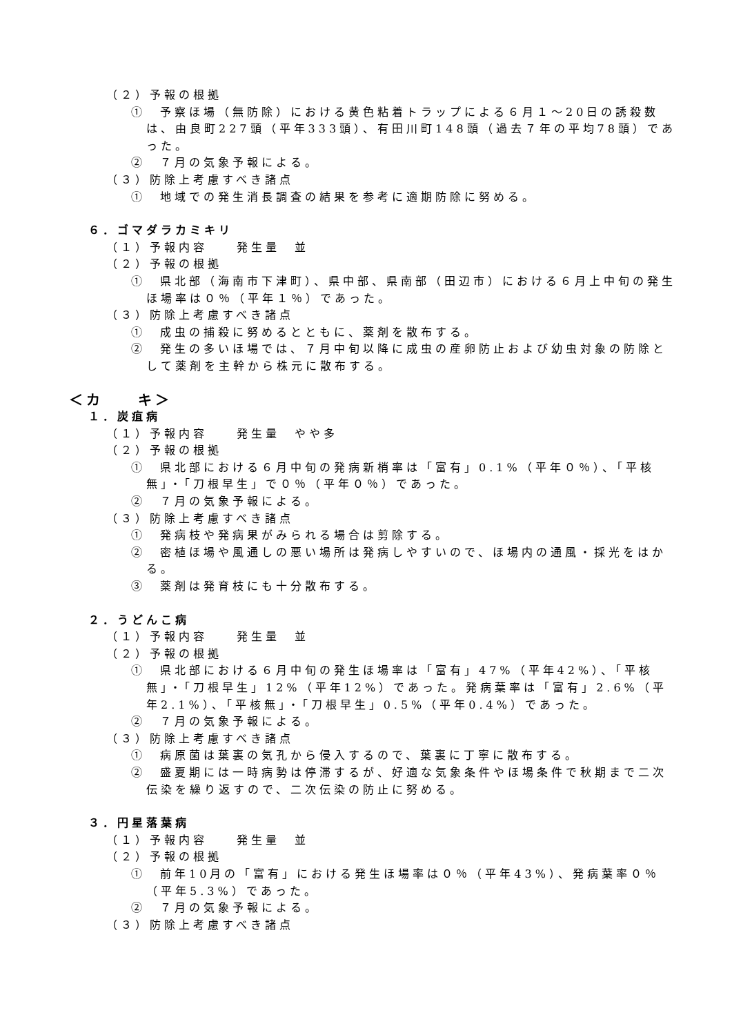（２）予報の根拠
①　予察ほ場（無防除）における黄色粘着トラップによる６月１～20日の誘殺数は、由良町227頭（平年333頭）、有田川町148頭（過去７年の平均78頭）であった。
②　７月の気象予報による。
（３）防除上考慮すべき諸点
①　地域での発生消長調査の結果を参考に適期防除に努める。
６．ゴマダラカミキリ
（１）予報内容　　発生量　並
（２）予報の根拠
①　県北部（海南市下津町）、県中部、県南部（田辺市）における６月上中旬の発生ほ場率は０％（平年１％）であった。
（３）防除上考慮すべき諸点
①　成虫の捕殺に努めるとともに、薬剤を散布する。
②　発生の多いほ場では、７月中旬以降に成虫の産卵防止および幼虫対象の防除として薬剤を主幹から株元に散布する。
＜カ　　キ＞
１．炭疽病
（１）予報内容　　発生量　やや多
（２）予報の根拠
①　県北部における６月中旬の発病新梢率は「富有」0.1%（平年０％）、「平核無」・「刀根早生」で０％（平年０％）であった。
②　７月の気象予報による。
（３）防除上考慮すべき諸点
①　発病枝や発病果がみられる場合は剪除する。
②　密植ほ場や風通しの悪い場所は発病しやすいので、ほ場内の通風・採光をはかる。
③　薬剤は発育枝にも十分散布する。
２．うどんこ病
（１）予報内容　　発生量　並
（２）予報の根拠
①　県北部における６月中旬の発生ほ場率は「富有」47%（平年42%）、「平核無」・「刀根早生」12%（平年12%）であった。発病葉率は「富有」2.6%（平年2.1%）、「平核無」・「刀根早生」0.5%（平年0.4%）であった。
②　７月の気象予報による。
（３）防除上考慮すべき諸点
①　病原菌は葉裏の気孔から侵入するので、葉裏に丁寧に散布する。
②　盛夏期には一時病勢は停滞するが、好適な気象条件やほ場条件で秋期まで二次伝染を繰り返すので、二次伝染の防止に努める。
３．円星落葉病
（１）予報内容　　発生量　並
（２）予報の根拠
①　前年10月の「富有」における発生ほ場率は０％（平年43%）、発病葉率０％（平年5.3%）であった。
②　７月の気象予報による。
（３）防除上考慮すべき諸点